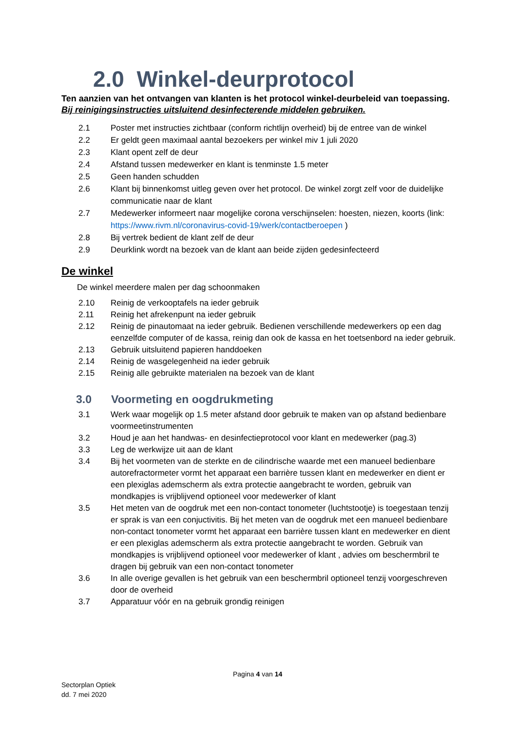2.0 Winkel-deurprotocol
Ten aanzien van het ontvangen van klanten is het protocol winkel-deurbeleid van toepassing.
Bij reinigingsinstructies uitsluitend desinfecterende middelen gebruiken.
2.1 Poster met instructies zichtbaar (conform richtlijn overheid) bij de entree van de winkel
2.2 Er geldt geen maximaal aantal bezoekers per winkel miv 1 juli 2020
2.3 Klant opent zelf de deur
2.4 Afstand tussen medewerker en klant is tenminste 1.5 meter
2.5 Geen handen schudden
2.6 Klant bij binnenkomst uitleg geven over het protocol. De winkel zorgt zelf voor de duidelijke communicatie naar de klant
2.7 Medewerker informeert naar mogelijke corona verschijnselen: hoesten, niezen, koorts (link: https://www.rivm.nl/coronavirus-covid-19/werk/contactberoepen )
2.8 Bij vertrek bedient de klant zelf de deur
2.9 Deurklink wordt na bezoek van de klant aan beide zijden gedesinfecteerd
De winkel
De winkel meerdere malen per dag schoonmaken
2.10 Reinig de verkooptafels na ieder gebruik
2.11 Reinig het afrekenpunt na ieder gebruik
2.12 Reinig de pinautomaat na ieder gebruik. Bedienen verschillende medewerkers op een dag eenzelfde computer of de kassa, reinig dan ook de kassa en het toetsenbord na ieder gebruik.
2.13 Gebruik uitsluitend papieren handdoeken
2.14 Reinig de wasgelegenheid na ieder gebruik
2.15 Reinig alle gebruikte materialen na bezoek van de klant
3.0 Voormeting en oogdrukmeting
3.1 Werk waar mogelijk op 1.5 meter afstand door gebruik te maken van op afstand bedienbare voormeetinstrumenten
3.2 Houd je aan het handwas- en desinfectieprotocol voor klant en medewerker (pag.3)
3.3 Leg de werkwijze uit aan de klant
3.4 Bij het voormeten van de sterkte en de cilindrische waarde met een manueel bedienbare autorefractormeter vormt het apparaat een barrière tussen klant en medewerker en dient er een plexiglas ademscherm als extra protectie aangebracht te worden, gebruik van mondkapjes is vrijblijvend optioneel voor medewerker of klant
3.5 Het meten van de oogdruk met een non-contact tonometer (luchtstootje) is toegestaan tenzij er sprak is van een conjuctivitis. Bij het meten van de oogdruk met een manueel bedienbare non-contact tonometer vormt het apparaat een barrière tussen klant en medewerker en dient er een plexiglas ademscherm als extra protectie aangebracht te worden. Gebruik van mondkapjes is vrijblijvend optioneel voor medewerker of klant , advies om beschermbril te dragen bij gebruik van een non-contact tonometer
3.6 In alle overige gevallen is het gebruik van een beschermbril optioneel tenzij voorgeschreven door de overheid
3.7 Apparatuur vóór en na gebruik grondig reinigen
Pagina 4 van 14
Sectorplan Optiek
dd. 7 mei 2020